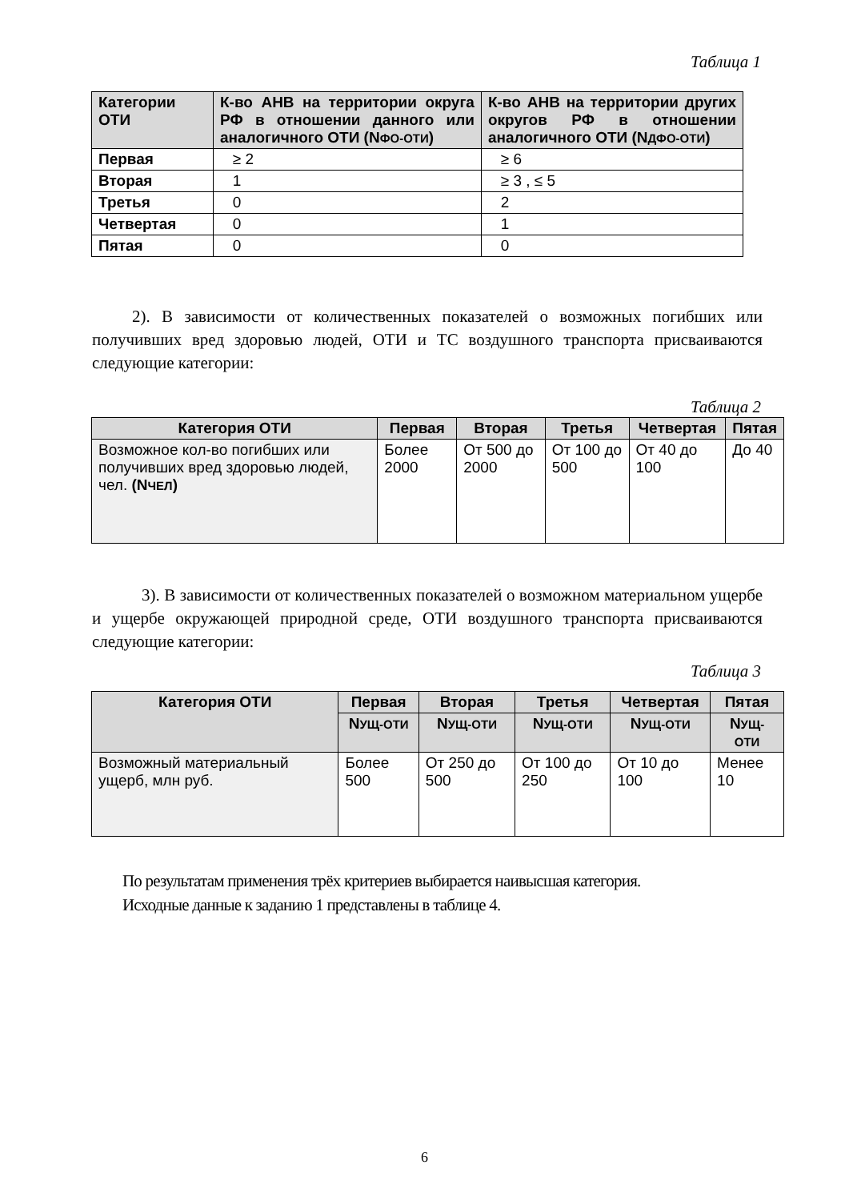Таблица 1
| Категории ОТИ | К-во АНВ на территории округа РФ в отношении данного или аналогичного ОТИ (N ФО-ОТИ ) | К-во АНВ на территории других округов РФ в отношении аналогичного ОТИ (N ДФО-ОТИ ) |
| --- | --- | --- |
| Первая | ≥ 2 | ≥ 6 |
| Вторая | 1 | ≥ 3 , ≤ 5 |
| Третья | 0 | 2 |
| Четвертая | 0 | 1 |
| Пятая | 0 | 0 |
2). В зависимости от количественных показателей о возможных погибших или получивших вред здоровью людей, ОТИ и ТС воздушного транспорта присваиваются следующие категории:
Таблица 2
| Категория ОТИ | Первая | Вторая | Третья | Четвертая | Пятая |
| --- | --- | --- | --- | --- | --- |
| Возможное кол-во погибших или получивших вред здоровью людей, чел. (N ЧЕЛ ) | Более 2000 | От 500 до 2000 | От 100 до 500 | От 40 до 100 | До 40 |
3). В зависимости от количественных показателей о возможном материальном ущербе и ущербе окружающей природной среде, ОТИ воздушного транспорта присваиваются следующие категории:
Таблица 3
| Категория ОТИ | Первая | Вторая | Третья | Четвертая | Пятая |
| --- | --- | --- | --- | --- | --- |
| | N УЩ-ОТИ | N УЩ-ОТИ | N УЩ-ОТИ | N УЩ-ОТИ | N УЩ-ОТИ |
| Возможный материальный ущерб, млн руб. | Более 500 | От 250 до 500 | От 100 до 250 | От 10 до 100 | Менее 10 |
По результатам применения трёх критериев выбирается наивысшая категория.
Исходные данные к заданию 1 представлены в таблице 4.
6